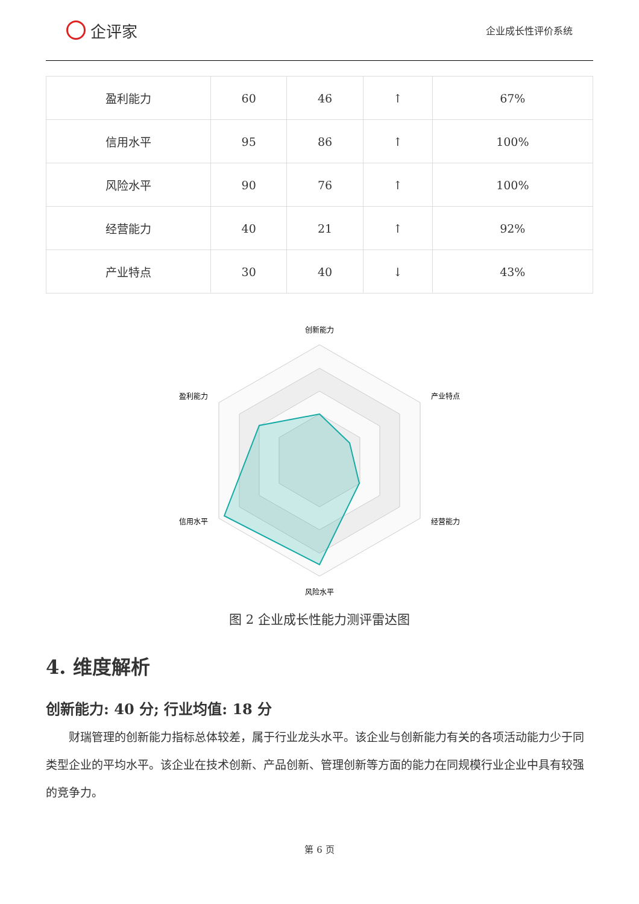企评家
企业成长性评价系统
| 盈利能力 | 60 | 46 | ↑ | 67% |
| 信用水平 | 95 | 86 | ↑ | 100% |
| 风险水平 | 90 | 76 | ↑ | 100% |
| 经营能力 | 40 | 21 | ↑ | 92% |
| 产业特点 | 30 | 40 | ↓ | 43% |
创新能力
产业特点
经营能力
风险水平
信用水平
盈利能力
图 2 企业成长性能力测评雷达图
4. 维度解析
创新能力: 40 分; 行业均值: 18 分
财瑞管理的创新能力指标总体较差，属于行业龙头水平。该企业与创新能力有关的各项活动能力少于同类型企业的平均水平。该企业在技术创新、产品创新、管理创新等方面的能力在同规模行业企业中具有较强的竞争力。
第 6 页